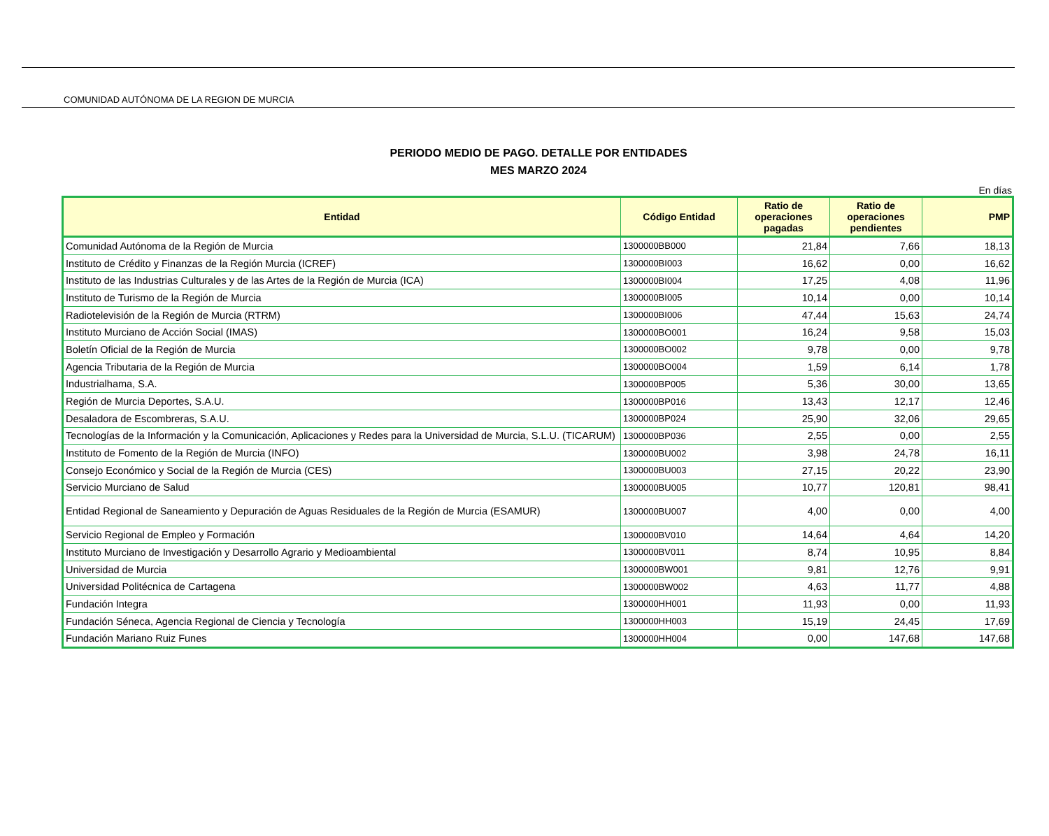COMUNIDAD AUTÓNOMA DE LA REGION DE MURCIA
PERIODO MEDIO DE PAGO. DETALLE POR ENTIDADES
MES MARZO 2024
En días
| Entidad | Código Entidad | Ratio de operaciones pagadas | Ratio de operaciones pendientes | PMP |
| --- | --- | --- | --- | --- |
| Comunidad Autónoma de la Región de Murcia | 1300000BB000 | 21,84 | 7,66 | 18,13 |
| Instituto de Crédito y Finanzas de la Región Murcia (ICREF) | 1300000BI003 | 16,62 | 0,00 | 16,62 |
| Instituto de las Industrias Culturales y de las Artes de la Región de Murcia (ICA) | 1300000BI004 | 17,25 | 4,08 | 11,96 |
| Instituto de Turismo de la Región de Murcia | 1300000BI005 | 10,14 | 0,00 | 10,14 |
| Radiotelevisión de la Región de Murcia (RTRM) | 1300000BI006 | 47,44 | 15,63 | 24,74 |
| Instituto Murciano de Acción Social (IMAS) | 1300000BO001 | 16,24 | 9,58 | 15,03 |
| Boletín Oficial de la Región de Murcia | 1300000BO002 | 9,78 | 0,00 | 9,78 |
| Agencia Tributaria de la Región de Murcia | 1300000BO004 | 1,59 | 6,14 | 1,78 |
| Industrialhama, S.A. | 1300000BP005 | 5,36 | 30,00 | 13,65 |
| Región de Murcia Deportes, S.A.U. | 1300000BP016 | 13,43 | 12,17 | 12,46 |
| Desaladora de Escombreras, S.A.U. | 1300000BP024 | 25,90 | 32,06 | 29,65 |
| Tecnologías de la Información y la Comunicación, Aplicaciones y Redes para la Universidad de Murcia, S.L.U. (TICARUM) | 1300000BP036 | 2,55 | 0,00 | 2,55 |
| Instituto de Fomento de la Región de Murcia (INFO) | 1300000BU002 | 3,98 | 24,78 | 16,11 |
| Consejo Económico y Social de la Región de Murcia (CES) | 1300000BU003 | 27,15 | 20,22 | 23,90 |
| Servicio Murciano de Salud | 1300000BU005 | 10,77 | 120,81 | 98,41 |
| Entidad Regional de Saneamiento y Depuración de Aguas Residuales de la Región de Murcia (ESAMUR) | 1300000BU007 | 4,00 | 0,00 | 4,00 |
| Servicio Regional de Empleo y Formación | 1300000BV010 | 14,64 | 4,64 | 14,20 |
| Instituto Murciano de Investigación y Desarrollo Agrario y Medioambiental | 1300000BV011 | 8,74 | 10,95 | 8,84 |
| Universidad de Murcia | 1300000BW001 | 9,81 | 12,76 | 9,91 |
| Universidad Politécnica de Cartagena | 1300000BW002 | 4,63 | 11,77 | 4,88 |
| Fundación Integra | 1300000HH001 | 11,93 | 0,00 | 11,93 |
| Fundación Séneca, Agencia Regional de Ciencia y Tecnología | 1300000HH003 | 15,19 | 24,45 | 17,69 |
| Fundación Mariano Ruiz Funes | 1300000HH004 | 0,00 | 147,68 | 147,68 |